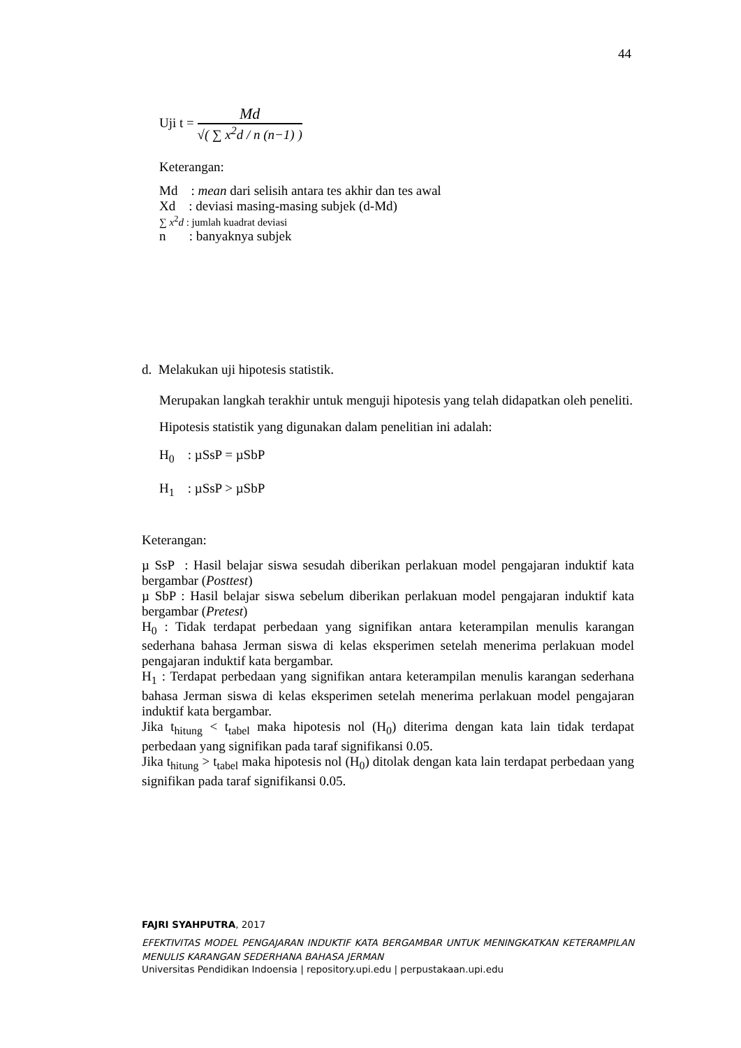44
Uji t =
Md
√( ∑ x<sup>2</sup>d / n (n−1) )
Keterangan:
Md : mean dari selisih antara tes akhir dan tes awal
Xd : deviasi masing-masing subjek (d-Md)
∑ x<sup>2</sup>d : jumlah kuadrat deviasi
n : banyaknya subjek
d. Melakukan uji hipotesis statistik.
Merupakan langkah terakhir untuk menguji hipotesis yang telah didapatkan oleh peneliti. Hipotesis statistik yang digunakan dalam penelitian ini adalah:
H<sub>0</sub> : µSsP = µSbP
H<sub>1</sub> : µSsP > µSbP
Keterangan:
µ SsP : Hasil belajar siswa sesudah diberikan perlakuan model pengajaran induktif kata bergambar (Posttest)
µ SbP : Hasil belajar siswa sebelum diberikan perlakuan model pengajaran induktif kata bergambar (Pretest)
H<sub>0</sub> : Tidak terdapat perbedaan yang signifikan antara keterampilan menulis karangan sederhana bahasa Jerman siswa di kelas eksperimen setelah menerima perlakuan model pengajaran induktif kata bergambar.
H<sub>1</sub> : Terdapat perbedaan yang signifikan antara keterampilan menulis karangan sederhana bahasa Jerman siswa di kelas eksperimen setelah menerima perlakuan model pengajaran induktif kata bergambar.
Jika t<sub>hitung</sub> < t<sub>tabel</sub> maka hipotesis nol (H<sub>0</sub>) diterima dengan kata lain tidak terdapat perbedaan yang signifikan pada taraf signifikansi 0.05.
Jika t<sub>hitung</sub> > t<sub>tabel</sub> maka hipotesis nol (H<sub>0</sub>) ditolak dengan kata lain terdapat perbedaan yang signifikan pada taraf signifikansi 0.05.
FAJRI SYAHPUTRA, 2017
EFEKTIVITAS MODEL PENGAJARAN INDUKTIF KATA BERGAMBAR UNTUK MENINGKATKAN KETERAMPILAN MENULIS KARANGAN SEDERHANA BAHASA JERMAN
Universitas Pendidikan Indoensia | repository.upi.edu | perpustakaan.upi.edu